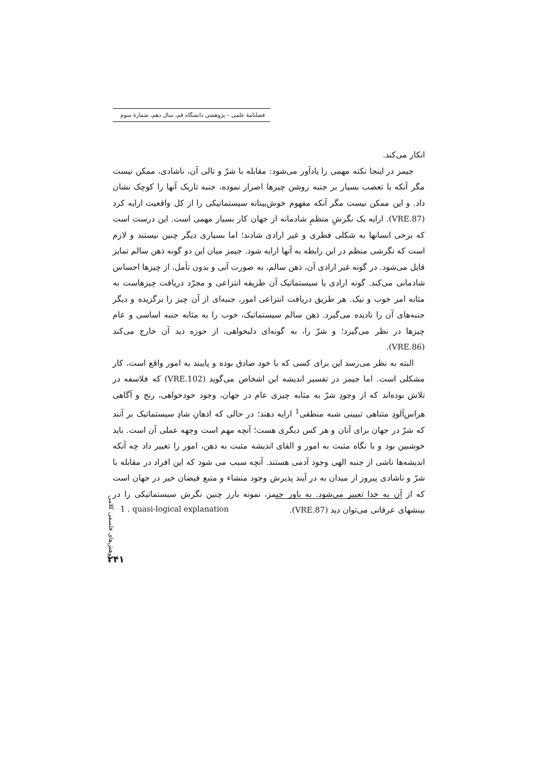فصلنامهٔ علمی – پژوهشی دانشگاه قم، سال دهم، شمارهٔ سوم
انکار می‌کند.
جیمز در اینجا نکته مهمی را یادآور می‌شود: مقابله با شرّ و تالی آن، ناشادی، ممکن نیست مگر آنکه با تعصب بسیار بر جنبه روشن چیزها اصرار نموده، جنبه تاریک آنها را کوچک نشان داد. و این ممکن نیست مگر آنکه مفهوم خوش‌بینانه سیستماتیکی را از کل واقعیت ارایه کرد (VRE.87). ارایه یک نگرشِ منظمِ شادمانه از جهان کار بسیار مهمی است. این درست است که برخی انسانها به شکلی فطری و غیر ارادی شادند؛ اما بسیاری دیگر چنین نیستند و لازم است که نگرشی منظم در این رابطه به آنها ارایه شود. جیمز میان این دو گونه ذهن سالم تمایز قایل می‌شود. در گونه غیر ارادی آن، ذهن سالم، به صورت آنی و بدون تأمل، از چیزها احساس شادمانی می‌کند. گونه ارادی یا سیستماتیک آن طریقه انتزاعی و مجرّد دریافت چیزهاست به مثابه امر خوب و نیک. هر طریق دریافت انتزاعی امور، جنبه‌ای از آن چیز را برگزیده و دیگر جنبه‌های آن را نادیده می‌گیرد. ذهن سالم سیستماتیک، خوب را به مثابه جنبه اساسی و عام چیزها در نظر می‌گیرد؛ و شرّ را، به گونه‌ای دلبخواهی، از حوزه دید آن خارج می‌کند (VRE.86).
البته به نظر می‌رسد این برای کسی که با خود صادق بوده و پایبند به امور واقع است، کار مشکلی است. اما جیمز در تفسیر اندیشه این اشخاص می‌گوید (VRE.102) که فلاسفه در تلاش بوده‌اند که از وجودِ شرّ به مثابه چیزی عام در جهان، وجود خودخواهی، رنج و آگاهی هراس‌آلودِ متناهی تبیینی شبه منطقی<sup>1</sup> ارایه دهند؛ در حالی که اذهانِ شادِ سیستماتیک بر آنند که شرّ در جهان برای آنان و هر کس دیگری هست؛ آنچه مهم است وجهه عملی آن است. باید خوشبین بود و با نگاه مثبت به امور و القای اندیشه مثبت به ذهن، امور را تغییر داد چه آنکه اندیشه‌ها ناشی از جنبه الهی وجود آدمی هستند. آنچه سبب می شود که این افراد در مقابله با شرّ و ناشادی پیروز از میدان به در آیند پذیرش وجود منشاء و منبع فیضان خیر در جهان است که از آن به خدا تعبیر می‌شود. به باور جیمز، نمونه بارز چنین نگرش سیستماتیکی را در بینشهای عرفانی می‌توان دید (VRE.87).
پژوهش‌های فلسفی کلامی
1 . quasi-logical explanation
۲۴۱